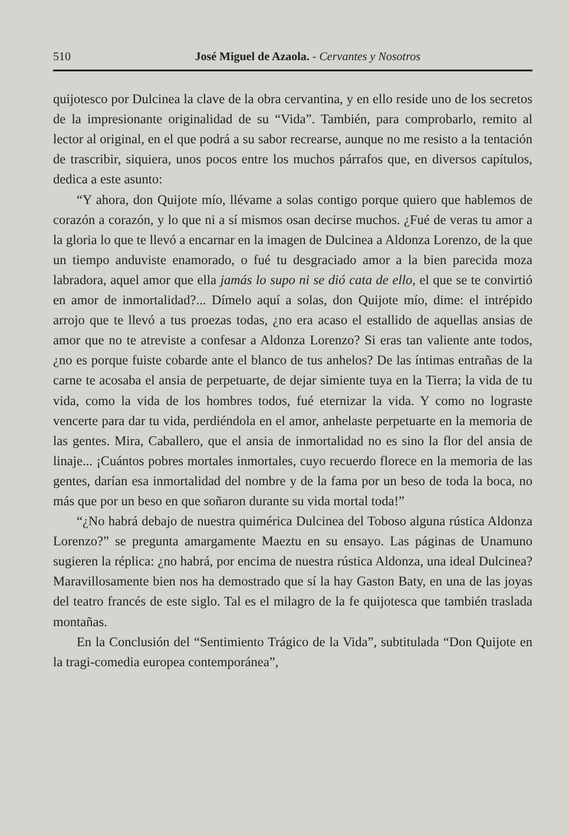510 José Miguel de Azaola. - Cervantes y Nosotros
quijotesco por Dulcinea la clave de la obra cervantina, y en ello reside uno de los secretos de la impresionante originalidad de su “Vida”. También, para comprobarlo, remito al lector al original, en el que podrá a su sabor recrearse, aunque no me resisto a la tentación de trascribir, siquiera, unos pocos entre los muchos párrafos que, en diversos capítulos, dedica a este asunto:
“Y ahora, don Quijote mío, llévame a solas contigo porque quiero que hablemos de corazón a corazón, y lo que ni a sí mismos osan decirse muchos. ¿Fué de veras tu amor a la gloria lo que te llevó a encarnar en la imagen de Dulcinea a Aldonza Lorenzo, de la que un tiempo anduviste enamorado, o fué tu desgraciado amor a la bien parecida moza labradora, aquel amor que ella jamás lo supo ni se dió cata de ello, el que se te convirtió en amor de inmortalidad?... Dímelo aquí a solas, don Quijote mío, dime: el intrépido arrojo que te llevó a tus proezas todas, ¿no era acaso el estallido de aquellas ansias de amor que no te atreviste a confesar a Aldonza Lorenzo? Si eras tan valiente ante todos, ¿no es porque fuiste cobarde ante el blanco de tus anhelos? De las íntimas entrañas de la carne te acosaba el ansia de perpetuarte, de dejar simiente tuya en la Tierra; la vida de tu vida, como la vida de los hombres todos, fué eternizar la vida. Y como no lograste vencerte para dar tu vida, perdiéndola en el amor, anhelaste perpetuarte en la memoria de las gentes. Mira, Caballero, que el ansia de inmortalidad no es sino la flor del ansia de linaje... ¡Cuántos pobres mortales inmortales, cuyo recuerdo florece en la memoria de las gentes, darían esa inmortalidad del nombre y de la fama por un beso de toda la boca, no más que por un beso en que soñaron durante su vida mortal toda!”
“¿No habrá debajo de nuestra quimérica Dulcinea del Toboso alguna rústica Aldonza Lorenzo?” se pregunta amargamente Maeztu en su ensayo. Las páginas de Unamuno sugieren la réplica: ¿no habrá, por encima de nuestra rústica Aldonza, una ideal Dulcinea? Maravillosamente bien nos ha demostrado que sí la hay Gaston Baty, en una de las joyas del teatro francés de este siglo. Tal es el milagro de la fe quijotesca que también traslada montañas.
En la Conclusión del “Sentimiento Trágico de la Vida”, subtitulada “Don Quijote en la tragi-comedia europea contemporánea”,